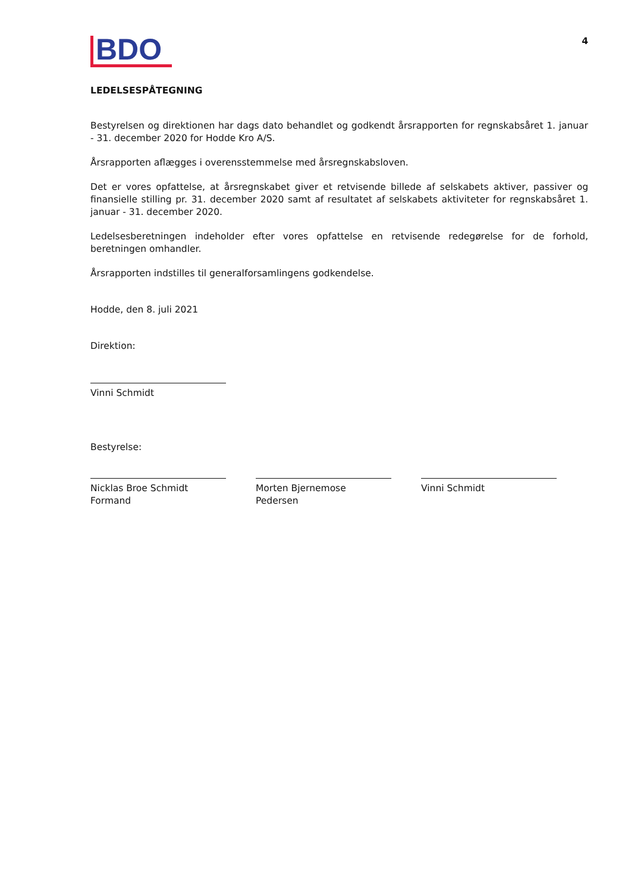BDO
4
LEDELSESPÅTEGNING
Bestyrelsen og direktionen har dags dato behandlet og godkendt årsrapporten for regnskabsåret 1. januar - 31. december 2020 for Hodde Kro A/S.
Årsrapporten aflægges i overensstemmelse med årsregnskabsloven.
Det er vores opfattelse, at årsregnskabet giver et retvisende billede af selskabets aktiver, passiver og finansielle stilling pr. 31. december 2020 samt af resultatet af selskabets aktiviteter for regnskabsåret 1. januar - 31. december 2020.
Ledelsesberetningen indeholder efter vores opfattelse en retvisende redegørelse for de forhold, beretningen omhandler.
Årsrapporten indstilles til generalforsamlingens godkendelse.
Hodde, den 8. juli 2021
Direktion:
Vinni Schmidt
Bestyrelse:
Nicklas Broe Schmidt
Formand
Morten Bjernemose Pedersen
Vinni Schmidt